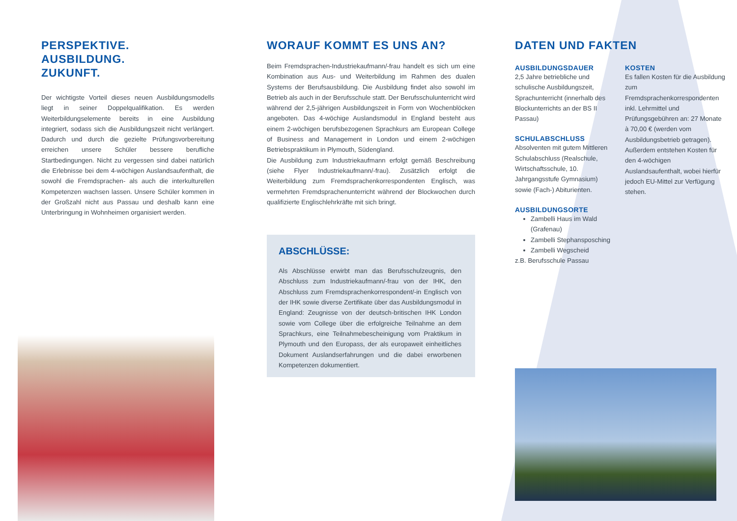PERSPEKTIVE.
AUSBILDUNG.
ZUKUNFT.
Der wichtigste Vorteil dieses neuen Ausbildungsmodells liegt in seiner Doppelqualifikation. Es werden Weiterbildungselemente bereits in eine Ausbildung integriert, sodass sich die Ausbildungszeit nicht verlängert. Dadurch und durch die gezielte Prüfungsvorbereitung erreichen unsere Schüler bessere berufliche Startbedingungen. Nicht zu vergessen sind dabei natürlich die Erlebnisse bei dem 4-wöchigen Auslandsaufenthalt, die sowohl die Fremdsprachen- als auch die interkulturellen Kompetenzen wachsen lassen. Unsere Schüler kommen in der Großzahl nicht aus Passau und deshalb kann eine Unterbringung in Wohnheimen organisiert werden.
WORAUF KOMMT ES UNS AN?
Beim Fremdsprachen-Industriekaufmann/-frau handelt es sich um eine Kombination aus Aus- und Weiterbildung im Rahmen des dualen Systems der Berufsausbildung. Die Ausbildung findet also sowohl im Betrieb als auch in der Berufsschule statt. Der Berufsschulunterricht wird während der 2,5-jährigen Ausbildungszeit in Form von Wochenblöcken angeboten. Das 4-wöchige Auslandsmodul in England besteht aus einem 2-wöchigen berufsbezogenen Sprachkurs am European College of Business and Management in London und einem 2-wöchigen Betriebspraktikum in Plymouth, Südengland.
Die Ausbildung zum Industriekaufmann erfolgt gemäß Beschreibung (siehe Flyer Industriekaufmann/-frau). Zusätzlich erfolgt die Weiterbildung zum Fremdsprachenkorrespondenten Englisch, was vermehrten Fremdsprachenunterricht während der Blockwochen durch qualifizierte Englischlehrkräfte mit sich bringt.
ABSCHLÜSSE:
Als Abschlüsse erwirbt man das Berufsschulzeugnis, den Abschluss zum Industriekaufmann/-frau von der IHK, den Abschluss zum Fremdsprachenkorrespondent/-in Englisch von der IHK sowie diverse Zertifikate über das Ausbildungsmodul in England: Zeugnisse von der deutsch-britischen IHK London sowie vom College über die erfolgreiche Teilnahme an dem Sprachkurs, eine Teilnahmebescheinigung vom Praktikum in Plymouth und den Europass, der als europaweit einheitliches Dokument Auslandserfahrungen und die dabei erworbenen Kompetenzen dokumentiert.
DATEN UND FAKTEN
AUSBILDUNGSDAUER
2,5 Jahre betriebliche und schulische Ausbildungszeit, Sprachunterricht (innerhalb des Blockunterrichts an der BS II Passau)
SCHULABSCHLUSS
Absolventen mit gutem Mittleren Schulabschluss (Realschule, Wirtschaftsschule, 10. Jahrgangsstufe Gymnasium) sowie (Fach-) Abiturienten.
AUSBILDUNGSORTE
Zambelli Haus im Wald (Grafenau)
Zambelli Stephansposching
Zambelli Wegscheid
z.B. Berufsschule Passau
KOSTEN
Es fallen Kosten für die Ausbildung zum Fremdsprachenkorrespondenten inkl. Lehrmittel und Prüfungsgebühren an: 27 Monate à 70,00 € (werden vom Ausbildungsbetrieb getragen). Außerdem entstehen Kosten für den 4-wöchigen Auslandsaufenthalt, wobei hierfür jedoch EU-Mittel zur Verfügung stehen.